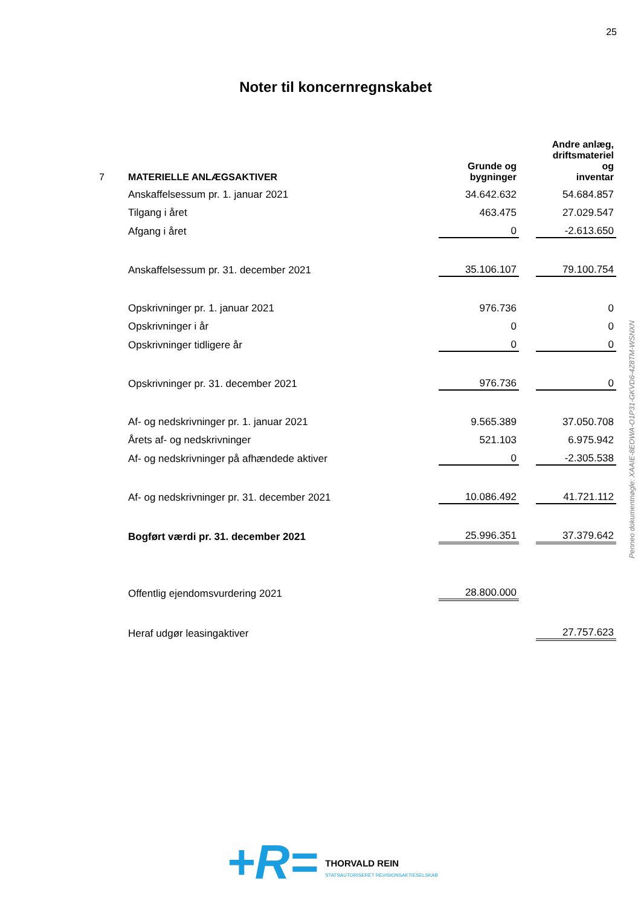25
Noter til koncernregnskabet
| 7 | MATERIELLE ANLÆGSAKTIVER | Grunde og bygninger | | Andre anlæg, driftsmateriel og inventar |
| --- | --- | --- | --- | --- |
| | Anskaffelsessum pr. 1. januar 2021 | 34.642.632 | | 54.684.857 |
| | Tilgang i året | 463.475 | | 27.029.547 |
| | Afgang i året | 0 | | -2.613.650 |
| | Anskaffelsessum pr. 31. december 2021 | 35.106.107 | | 79.100.754 |
| | Opskrivninger pr. 1. januar 2021 | 976.736 | | 0 |
| | Opskrivninger i år | 0 | | 0 |
| | Opskrivninger tidligere år | 0 | | 0 |
| | Opskrivninger pr. 31. december 2021 | 976.736 | | 0 |
| | Af- og nedskrivninger pr. 1. januar 2021 | 9.565.389 | | 37.050.708 |
| | Årets af- og nedskrivninger | 521.103 | | 6.975.942 |
| | Af- og nedskrivninger på afhændede aktiver | 0 | | -2.305.538 |
| | Af- og nedskrivninger pr. 31. december 2021 | 10.086.492 | | 41.721.112 |
| | Bogført værdi pr. 31. december 2021 | 25.996.351 | | 37.379.642 |
| | Offentlig ejendomsvurdering 2021 | 28.800.000 | | |
| | Heraf udgør leasingaktiver | | | 27.757.623 |
Penneo dokumentnøgle: XAAIE-8EOWA-O1P31-GKVD6-4Z8TM-WSNXN
+R=
THORVALD REIN
STATSAUTORISERET REVISIONSAKTIESELSKAB